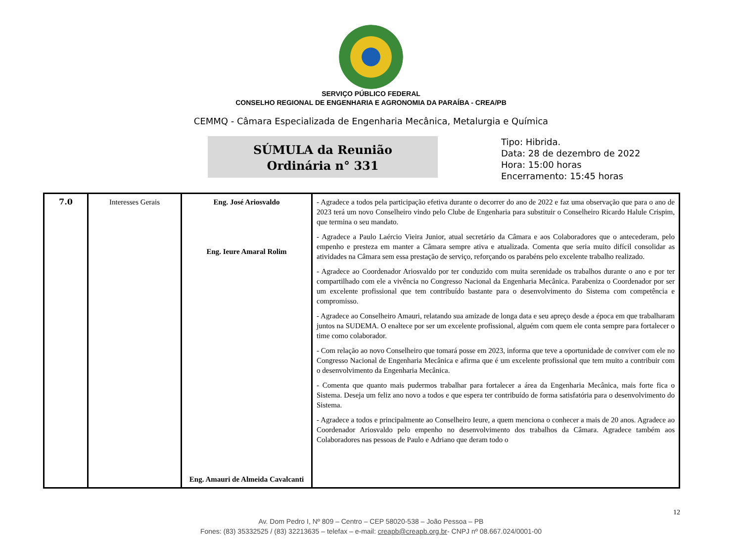SERVIÇO PÚBLICO FEDERAL
CONSELHO REGIONAL DE ENGENHARIA E AGRONOMIA DA PARAÍBA - CREA/PB
CEMMQ - Câmara Especializada de Engenharia Mecânica, Metalurgia e Química
SÚMULA da Reunião
Ordinária n° 331
Tipo: Hibrida.
Data: 28 de dezembro de 2022
Hora: 15:00 horas
Encerramento: 15:45 horas
| 7.0 | Interesses Gerais | Eng. José Ariosvaldo Eng. Ieure Amaral Rolim Eng. Amauri de Almeida Cavalcanti | - Agradece a todos pela participação efetiva durante o decorrer do ano de 2022 e faz uma observação que para o ano de 2023 terá um novo Conselheiro vindo pelo Clube de Engenharia para substituir o Conselheiro Ricardo Halule Crispim, que termina o seu mandato. - Agradece a Paulo Laércio Vieira Junior, atual secretário da Câmara e aos Colaboradores que o antecederam, pelo empenho e presteza em manter a Câmara sempre ativa e atualizada. Comenta que seria muito difícil consolidar as atividades na Câmara sem essa prestação de serviço, reforçando os parabéns pelo excelente trabalho realizado. - Agradece ao Coordenador Ariosvaldo por ter conduzido com muita serenidade os trabalhos durante o ano e por ter compartilhado com ele a vivência no Congresso Nacional da Engenharia Mecânica. Parabeniza o Coordenador por ser um excelente profissional que tem contribuído bastante para o desenvolvimento do Sistema com competência e compromisso. - Agradece ao Conselheiro Amauri, relatando sua amizade de longa data e seu apreço desde a época em que trabalharam juntos na SUDEMA. O enaltece por ser um excelente profissional, alguém com quem ele conta sempre para fortalecer o time como colaborador. - Com relação ao novo Conselheiro que tomará posse em 2023, informa que teve a oportunidade de conviver com ele no Congresso Nacional de Engenharia Mecânica e afirma que é um excelente profissional que tem muito a contribuir com o desenvolvimento da Engenharia Mecânica. - Comenta que quanto mais pudermos trabalhar para fortalecer a área da Engenharia Mecânica, mais forte fica o Sistema. Deseja um feliz ano novo a todos e que espera ter contribuído de forma satisfatória para o desenvolvimento do Sistema. - Agradece a todos e principalmente ao Conselheiro Ieure, a quem menciona o conhecer a mais de 20 anos. Agradece ao Coordenador Ariosvaldo pelo empenho no desenvolvimento dos trabalhos da Câmara. Agradece também aos Colaboradores nas pessoas de Paulo e Adriano que deram todo o |
12
Av. Dom Pedro I, Nº 809 – Centro – CEP 58020-538 – João Pessoa – PB
Fones: (83) 35332525 / (83) 32213635 – telefax – e-mail: creapb@creapb.org.br- CNPJ nº 08.667.024/0001-00